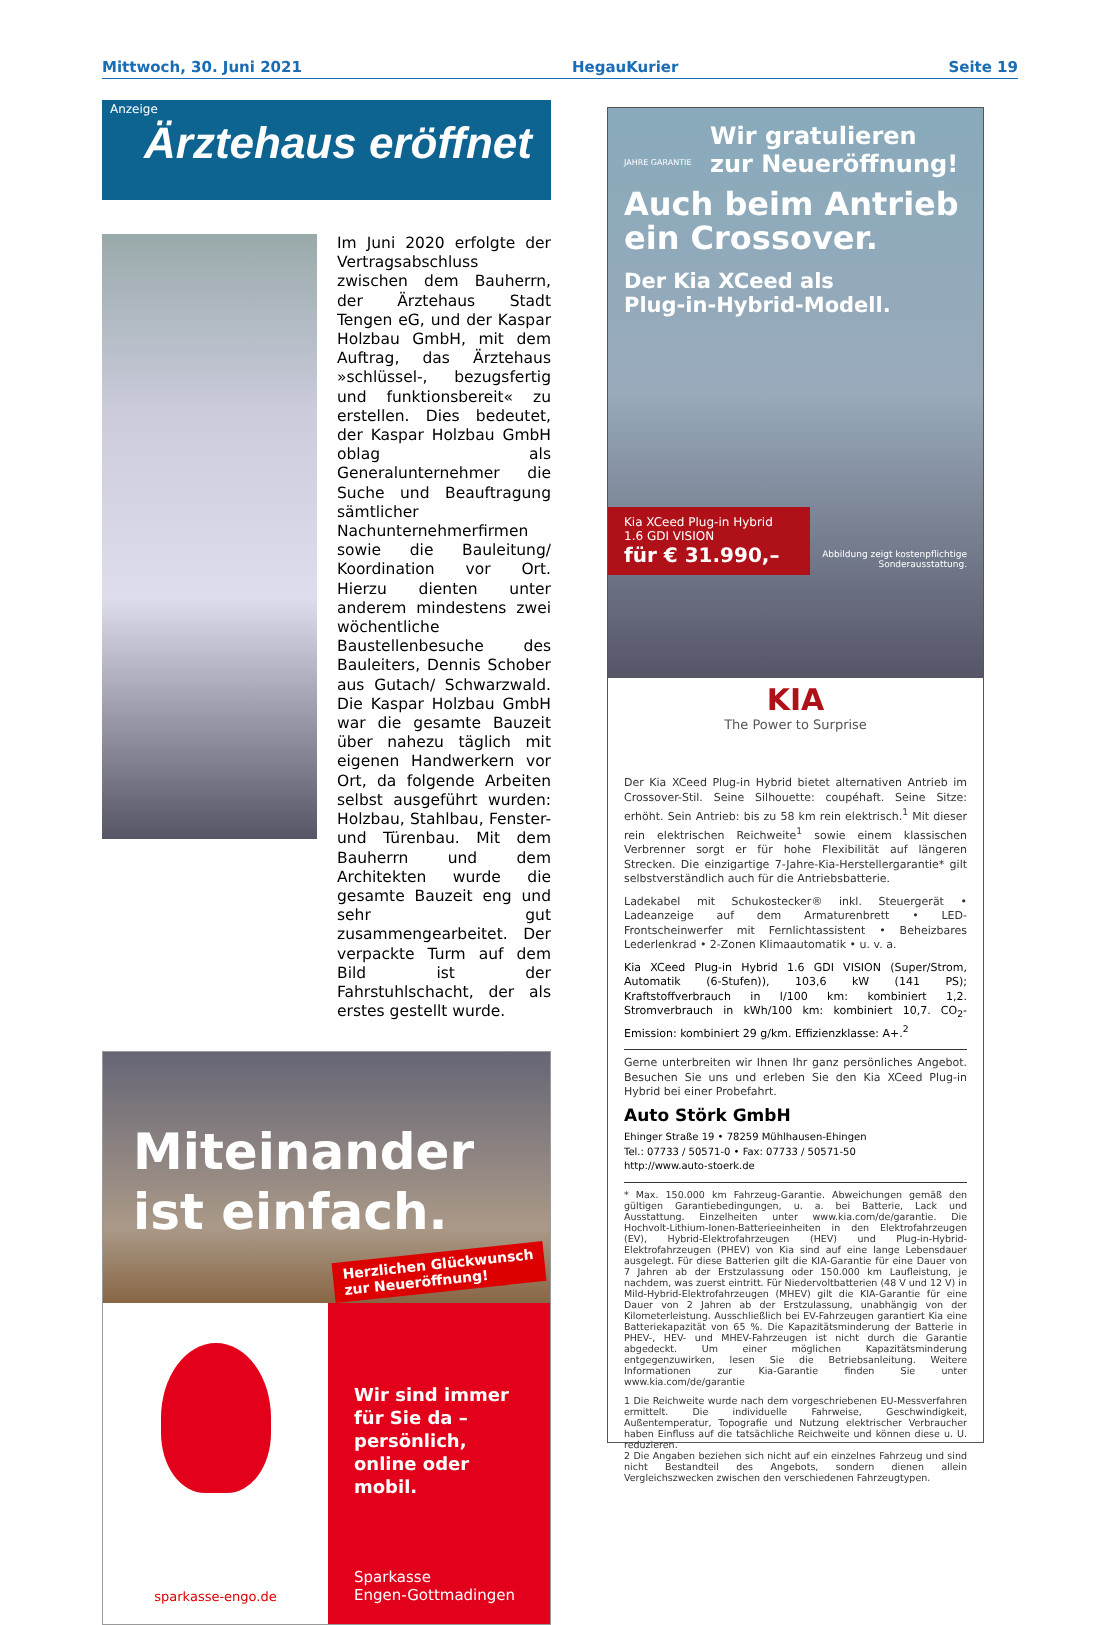Mittwoch, 30. Juni 2021 HegauKurier Seite 19
Anzeige
Ärztehaus eröffnet
Im Juni 2020 erfolgte der Vertragsabschluss zwischen dem Bauherrn, der Ärztehaus Stadt Tengen eG, und der Kaspar Holzbau GmbH, mit dem Auftrag, das Ärztehaus »schlüssel-, bezugsfertig und funktionsbereit« zu erstellen. Dies bedeutet, der Kaspar Holzbau GmbH oblag als Generalunternehmer die Suche und Beauftragung sämtlicher Nachunternehmerfirmen sowie die Bauleitung/ Koordination vor Ort. Hierzu dienten unter anderem mindestens zwei wöchentliche Baustellenbesuche des Bauleiters, Dennis Schober aus Gutach/ Schwarzwald. Die Kaspar Holzbau GmbH war die gesamte Bauzeit über nahezu täglich mit eigenen Handwerkern vor Ort, da folgende Arbeiten selbst ausgeführt wurden: Holzbau, Stahlbau, Fenster- und Türenbau. Mit dem Bauherrn und dem Architekten wurde die gesamte Bauzeit eng und sehr gut zusammengearbeitet. Der verpackte Turm auf dem Bild ist der Fahrstuhlschacht, der als erstes gestellt wurde.
Miteinander
ist einfach.
Herzlichen Glückwunsch
zur Neueröffnung!
sparkasse-engo.de
Wir sind immer für Sie da – persönlich, online oder mobil.
Sparkasse
Engen-Gottmadingen
Wir gratulieren zur Neueröffnung!
JAHRE GARANTIE
Auch beim Antrieb
ein Crossover.
Der Kia XCeed als
Plug-in-Hybrid-Modell.
Kia XCeed Plug-in Hybrid 1.6 GDI VISION
für € 31.990,–
Abbildung zeigt kostenpflichtige
Sonderausstattung.
KIA
The Power to Surprise
Der Kia XCeed Plug-in Hybrid bietet alternativen Antrieb im Crossover-Stil. Seine Silhouette: coupéhaft. Seine Sitze: erhöht. Sein Antrieb: bis zu 58 km rein elektrisch.<sup>1</sup> Mit dieser rein elektrischen Reichweite<sup>1</sup> sowie einem klassischen Verbrenner sorgt er für hohe Flexibilität auf längeren Strecken. Die einzigartige 7-Jahre-Kia-Herstellergarantie* gilt selbstverständlich auch für die Antriebsbatterie.
Ladekabel mit Schukostecker® inkl. Steuergerät • Ladeanzeige auf dem Armaturenbrett • LED-Frontscheinwerfer mit Fernlichtassistent • Beheizbares Lederlenkrad • 2-Zonen Klimaautomatik • u. v. a.
Kia XCeed Plug-in Hybrid 1.6 GDI VISION (Super/Strom, Automatik (6-Stufen)), 103,6 kW (141 PS); Kraftstoffverbrauch in l/100 km: kombiniert 1,2. Stromverbrauch in kWh/100 km: kombiniert 10,7. CO<sub>2</sub>-Emission: kombiniert 29 g/km. Effizienzklasse: A+.<sup>2</sup>
Gerne unterbreiten wir Ihnen Ihr ganz persönliches Angebot. Besuchen Sie uns und erleben Sie den Kia XCeed Plug-in Hybrid bei einer Probefahrt.
Auto Störk GmbH
Ehinger Straße 19 • 78259 Mühlhausen-Ehingen
Tel.: 07733 / 50571-0 • Fax: 07733 / 50571-50
http://www.auto-stoerk.de
* Max. 150.000 km Fahrzeug-Garantie. Abweichungen gemäß den gültigen Garantiebedingungen, u. a. bei Batterie, Lack und Ausstattung. Einzelheiten unter www.kia.com/de/garantie. Die Hochvolt-Lithium-Ionen-Batterieeinheiten in den Elektrofahrzeugen (EV), Hybrid-Elektrofahrzeugen (HEV) und Plug-in-Hybrid-Elektrofahrzeugen (PHEV) von Kia sind auf eine lange Lebensdauer ausgelegt. Für diese Batterien gilt die KIA-Garantie für eine Dauer von 7 Jahren ab der Erstzulassung oder 150.000 km Laufleistung, je nachdem, was zuerst eintritt. Für Niedervoltbatterien (48 V und 12 V) in Mild-Hybrid-Elektrofahrzeugen (MHEV) gilt die KIA-Garantie für eine Dauer von 2 Jahren ab der Erstzulassung, unabhängig von der Kilometerleistung. Ausschließlich bei EV-Fahrzeugen garantiert Kia eine Batteriekapazität von 65 %. Die Kapazitätsminderung der Batterie in PHEV-, HEV- und MHEV-Fahrzeugen ist nicht durch die Garantie abgedeckt. Um einer möglichen Kapazitätsminderung entgegenzuwirken, lesen Sie die Betriebsanleitung. Weitere Informationen zur Kia-Garantie finden Sie unter www.kia.com/de/garantie
1 Die Reichweite wurde nach dem vorgeschriebenen EU-Messverfahren ermittelt. Die individuelle Fahrweise, Geschwindigkeit, Außentemperatur, Topografie und Nutzung elektrischer Verbraucher haben Einfluss auf die tatsächliche Reichweite und können diese u. U. reduzieren.
2 Die Angaben beziehen sich nicht auf ein einzelnes Fahrzeug und sind nicht Bestandteil des Angebots, sondern dienen allein Vergleichszwecken zwischen den verschiedenen Fahrzeugtypen.